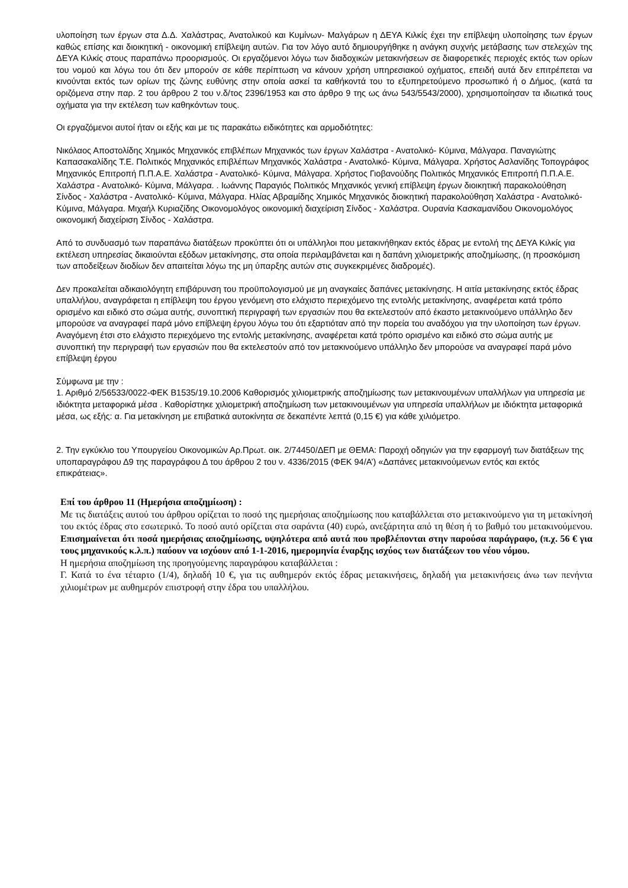υλοποίηση των έργων στα Δ.Δ. Χαλάστρας, Ανατολικού και Κυμίνων- Μαλγάρων η ΔΕΥΑ Κιλκίς έχει την επίβλεψη υλοποίησης των έργων καθώς επίσης και διοικητική - οικονομική επίβλεψη αυτών. Για τον λόγο αυτό δημιουργήθηκε η ανάγκη συχνής μετάβασης των στελεχών της ΔΕΥΑ Κιλκίς στους παραπάνω προορισμούς. Οι εργαζόμενοι λόγω των διαδοχικών μετακινήσεων σε διαφορετικές περιοχές εκτός των ορίων του νομού και λόγω του ότι δεν μπορούν σε κάθε περίπτωση να κάνουν χρήση υπηρεσιακού οχήματος, επειδή αυτά δεν επιτρέπεται να κινούνται εκτός των ορίων της ζώνης ευθύνης στην οποία ασκεί τα καθήκοντά του το εξυπηρετούμενο προσωπικό ή ο Δήμος, (κατά τα οριζόμενα στην παρ. 2 του άρθρου 2 του ν.δ/τος 2396/1953 και στο άρθρο 9 της ως άνω 543/5543/2000), χρησιμοποίησαν τα ιδιωτικά τους οχήματα για την εκτέλεση των καθηκόντων τους.
Οι εργαζόμενοι αυτοί ήταν οι εξής και με τις παρακάτω ειδικότητες και αρμοδιότητες:
Νικόλαος Αποστολίδης Χημικός Μηχανικός επιβλέπων Μηχανικός των έργων Χαλάστρα - Ανατολικό- Κύμινα, Μάλγαρα. Παναγιώτης Καπασακαλίδης Τ.Ε. Πολιτικός Μηχανικός επιβλέπων Μηχανικός Χαλάστρα - Ανατολικό- Κύμινα, Μάλγαρα. Χρήστος Ασλανίδης Τοπογράφος Μηχανικός Επιτροπή Π.Π.Α.Ε. Χαλάστρα - Ανατολικό- Κύμινα, Μάλγαρα. Χρήστος Γιοβανούδης Πολιτικός Μηχανικός Επιτροπή Π.Π.Α.Ε. Χαλάστρα - Ανατολικό- Κύμινα, Μάλγαρα. . Ιωάννης Παραγιός Πολιτικός Μηχανικός γενική επίβλεψη έργων διοικητική παρακολούθηση Σίνδος - Χαλάστρα - Ανατολικό- Κύμινα, Μάλγαρα. Ηλίας Αβραμίδης Χημικός Μηχανικός διοικητική παρακολούθηση Χαλάστρα - Ανατολικό- Κύμινα, Μάλγαρα. Μιχαήλ Κυριαζίδης Οικονομολόγος οικονομική διαχείριση Σίνδος - Χαλάστρα. Ουρανία Κασκαμανίδου Οικονομολόγος οικονομική διαχείριση Σίνδος - Χαλάστρα.
Από το συνδυασμό των παραπάνω διατάξεων προκύπτει ότι οι υπάλληλοι που μετακινήθηκαν εκτός έδρας με εντολή της ΔΕΥΑ Κιλκίς για εκτέλεση υπηρεσίας δικαιούνται εξόδων μετακίνησης, στα οποία περιλαμβάνεται και η δαπάνη χιλιομετρικής αποζημίωσης, (η προσκόμιση των αποδείξεων διοδίων δεν απαιτείται λόγω της μη ύπαρξης αυτών στις συγκεκριμένες διαδρομές).
Δεν προκαλείται αδικαιολόγητη επιβάρυνση του προϋπολογισμού με μη αναγκαίες δαπάνες μετακίνησης. Η αιτία μετακίνησης εκτός έδρας υπαλλήλου, αναγράφεται η επίβλεψη του έργου γενόμενη στο ελάχιστο περιεχόμενο της εντολής μετακίνησης, αναφέρεται κατά τρόπο ορισμένο και ειδικό στο σώμα αυτής, συνοπτική περιγραφή των εργασιών που θα εκτελεστούν από έκαστο μετακινούμενο υπάλληλο δεν μπορούσε να αναγραφεί παρά μόνο επίβλεψη έργου λόγω του ότι εξαρτιόταν από την πορεία του αναδόχου για την υλοποίηση των έργων. Αναγόμενη έτσι στο ελάχιστο περιεχόμενο της εντολής μετακίνησης, αναφέρεται κατά τρόπο ορισμένο και ειδικό στο σώμα αυτής με συνοπτική την περιγραφή των εργασιών που θα εκτελεστούν από τον μετακινούμενο υπάλληλο δεν μπορούσε να αναγραφεί παρά μόνο επίβλεψη έργου
Σύμφωνα με την :
1. Αριθμό 2/56533/0022-ΦΕΚ Β1535/19.10.2006 Καθορισμός χιλιομετρικής αποζημίωσης των μετακινουμένων υπαλλήλων για υπηρεσία με ιδιόκτητα μεταφορικά μέσα . Καθορίστηκε χιλιομετρική αποζημίωση των μετακινουμένων για υπηρεσία υπαλλήλων με ιδιόκτητα μεταφορικά μέσα, ως εξής: α. Για μετακίνηση με επιβατικά αυτοκίνητα σε δεκαπέντε λεπτά (0,15 €) για κάθε χιλιόμετρο.
2. Την εγκύκλιο του Υπουργείου Οικονομικών Αρ.Πρωτ. οικ. 2/74450/ΔΕΠ με ΘΕΜΑ: Παροχή οδηγιών για την εφαρμογή των διατάξεων της υποπαραγράφου Δ9 της παραγράφου Δ του άρθρου 2 του ν. 4336/2015 (ΦΕΚ 94/Α’) «Δαπάνες μετακινούμενων εντός και εκτός επικράτειας».
Επί του άρθρου 11 (Ημερήσια αποζημίωση) :
Με τις διατάξεις αυτού του άρθρου ορίζεται το ποσό της ημερήσιας αποζημίωσης που καταβάλλεται στο μετακινούμενο για τη μετακίνησή του εκτός έδρας στο εσωτερικό. Το ποσό αυτό ορίζεται στα σαράντα (40) ευρώ, ανεξάρτητα από τη θέση ή το βαθμό του μετακινούμενου. Επισημαίνεται ότι ποσά ημερήσιας αποζημίωσης, υψηλότερα από αυτά που προβλέπονται στην παρούσα παράγραφο, (π.χ. 56 € για τους μηχανικούς κ.λ.π.) παύουν να ισχύουν από 1-1-2016, ημερομηνία έναρξης ισχύος των διατάξεων του νέου νόμου.
Η ημερήσια αποζημίωση της προηγούμενης παραγράφου καταβάλλεται :
Γ. Κατά το ένα τέταρτο (1/4), δηλαδή 10 €, για τις αυθημερόν εκτός έδρας μετακινήσεις, δηλαδή για μετακινήσεις άνω των πενήντα χιλιομέτρων με αυθημερόν επιστροφή στην έδρα του υπαλλήλου.